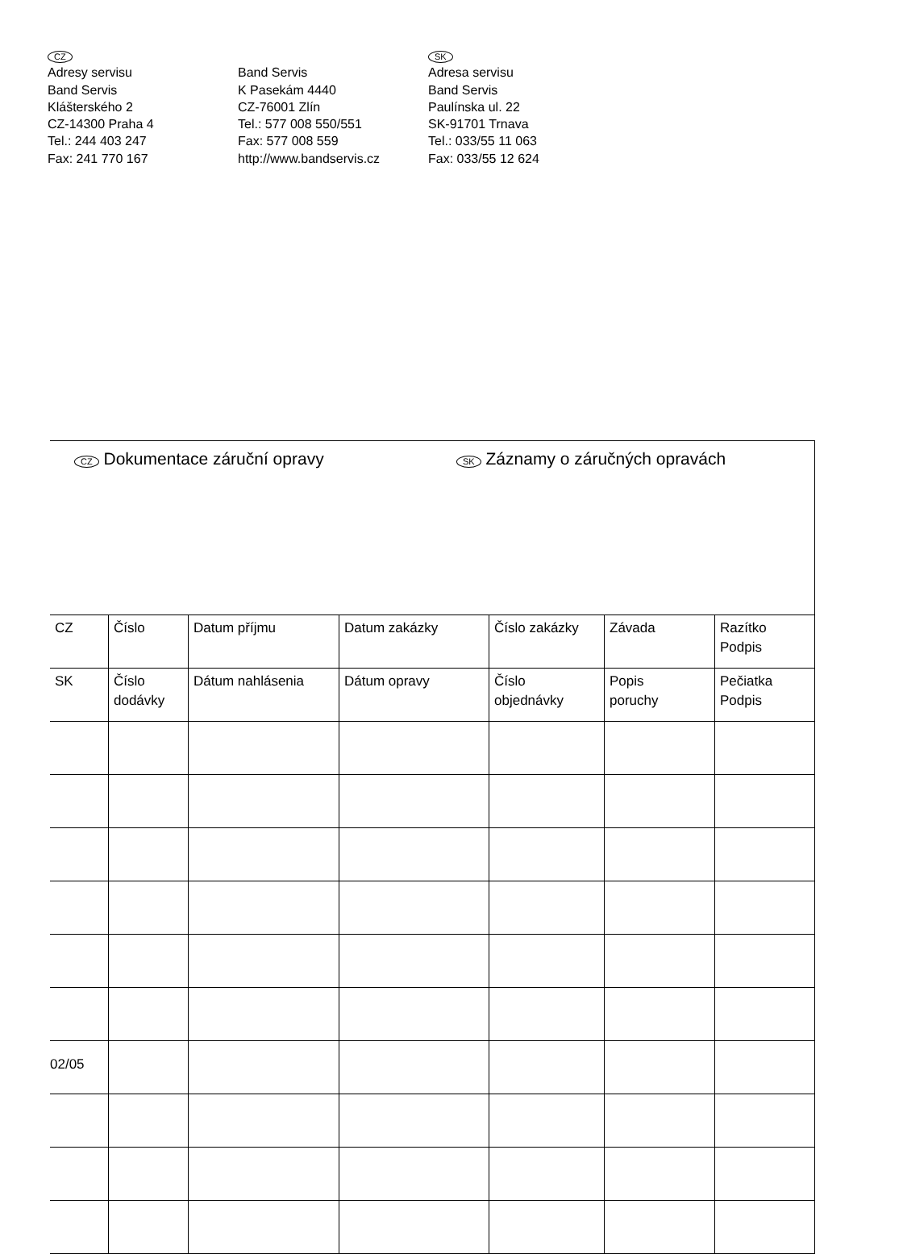CZ
Adresy servisu
Band Servis
Klášterského 2
CZ-14300 Praha 4
Tel.: 244 403 247
Fax: 241 770 167
Band Servis
K Pasekám 4440
CZ-76001 Zlín
Tel.: 577 008 550/551
Fax: 577 008 559
http://www.bandservis.cz
SK
Adresa servisu
Band Servis
Paulínska ul. 22
SK-91701 Trnava
Tel.: 033/55 11 063
Fax: 033/55 12 624
CZ Dokumentace záruční opravy
SK Záznamy o záručných opravách
| CZ | Číslo | Datum příjmu | Datum zakázky | Číslo zakázky | Závada | Razítko Podpis |
| --- | --- | --- | --- | --- | --- | --- |
| SK | Číslo dodávky | Dátum nahlásenia | Dátum opravy | Číslo objednávky | Popis poruchy | Pečiatka Podpis |
02/05